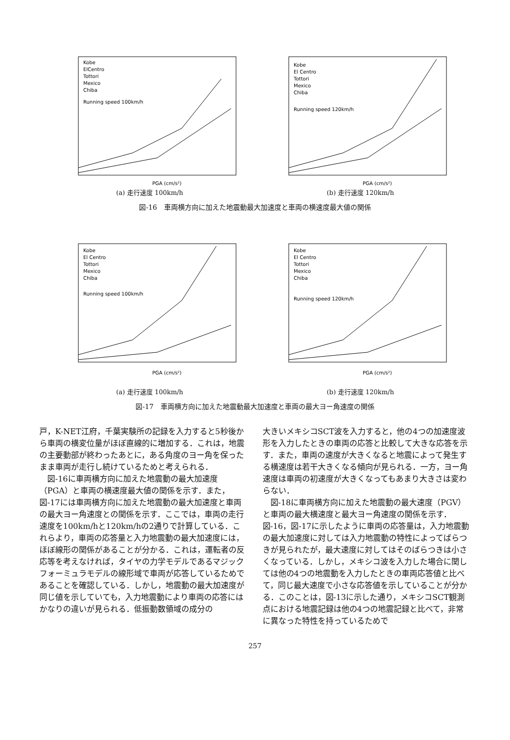Kobe
ElCentro
Tottori
Mexico
Chiba
Running speed 100km/h
PGA (cm/s²)
(a) 走行速度 100km/h
Kobe
El Centro
Tottori
Mexico
Chiba
Running speed 120km/h
PGA (cm/s²)
(b) 走行速度 120km/h
図-16　車両横方向に加えた地震動最大加速度と車両の横速度最大値の関係
Kobe
El Centro
Tottori
Mexico
Chiba
Running speed 100km/h
PGA (cm/s²)
(a) 走行速度 100km/h
Kobe
El Centro
Tottori
Mexico
Chiba
Running speed 120km/h
PGA (cm/s²)
(b) 走行速度 120km/h
図-17　車両横方向に加えた地震動最大加速度と車両の最大ヨー角速度の関係
戸，K-NET江府，千葉実験所の記録を入力すると5秒後から車両の横変位量がほぼ直線的に増加する．これは，地震の主要動部が終わったあとに，ある角度のヨー角を保ったまま車両が走行し続けているためと考えられる．
　図-16に車両横方向に加えた地震動の最大加速度（PGA）と車両の横速度最大値の関係を示す．また，図-17には車両横方向に加えた地震動の最大加速度と車両の最大ヨー角速度との関係を示す．ここでは，車両の走行速度を100km/hと120km/hの2通りで計算している．これらより，車両の応答量と入力地震動の最大加速度には，ほぼ線形の関係があることが分かる．これは，運転者の反応等を考えなければ，タイヤの力学モデルであるマジックフォーミュラモデルの線形域で車両が応答しているためであることを確認している．しかし，地震動の最大加速度が同じ値を示していても，入力地震動により車両の応答にはかなりの違いが見られる．低振動数領域の成分の
大きいメキシコSCT波を入力すると，他の4つの加速度波形を入力したときの車両の応答と比較して大きな応答を示す．また，車両の速度が大きくなると地震によって発生する横速度は若干大きくなる傾向が見られる．一方，ヨー角速度は車両の初速度が大きくなってもあまり大きさは変わらない．
　図-18に車両横方向に加えた地震動の最大速度（PGV）と車両の最大横速度と最大ヨー角速度の関係を示す．図-16，図-17に示したように車両の応答量は，入力地震動の最大加速度に対しては入力地震動の特性によってばらつきが見られたが，最大速度に対してはそのばらつきは小さくなっている．しかし，メキシコ波を入力した場合に関しては他の4つの地震動を入力したときの車両応答値と比べて，同じ最大速度で小さな応答値を示していることが分かる．このことは，図-13に示した通り，メキシコSCT観測点における地震記録は他の4つの地震記録と比べて，非常に異なった特性を持っているためで
257